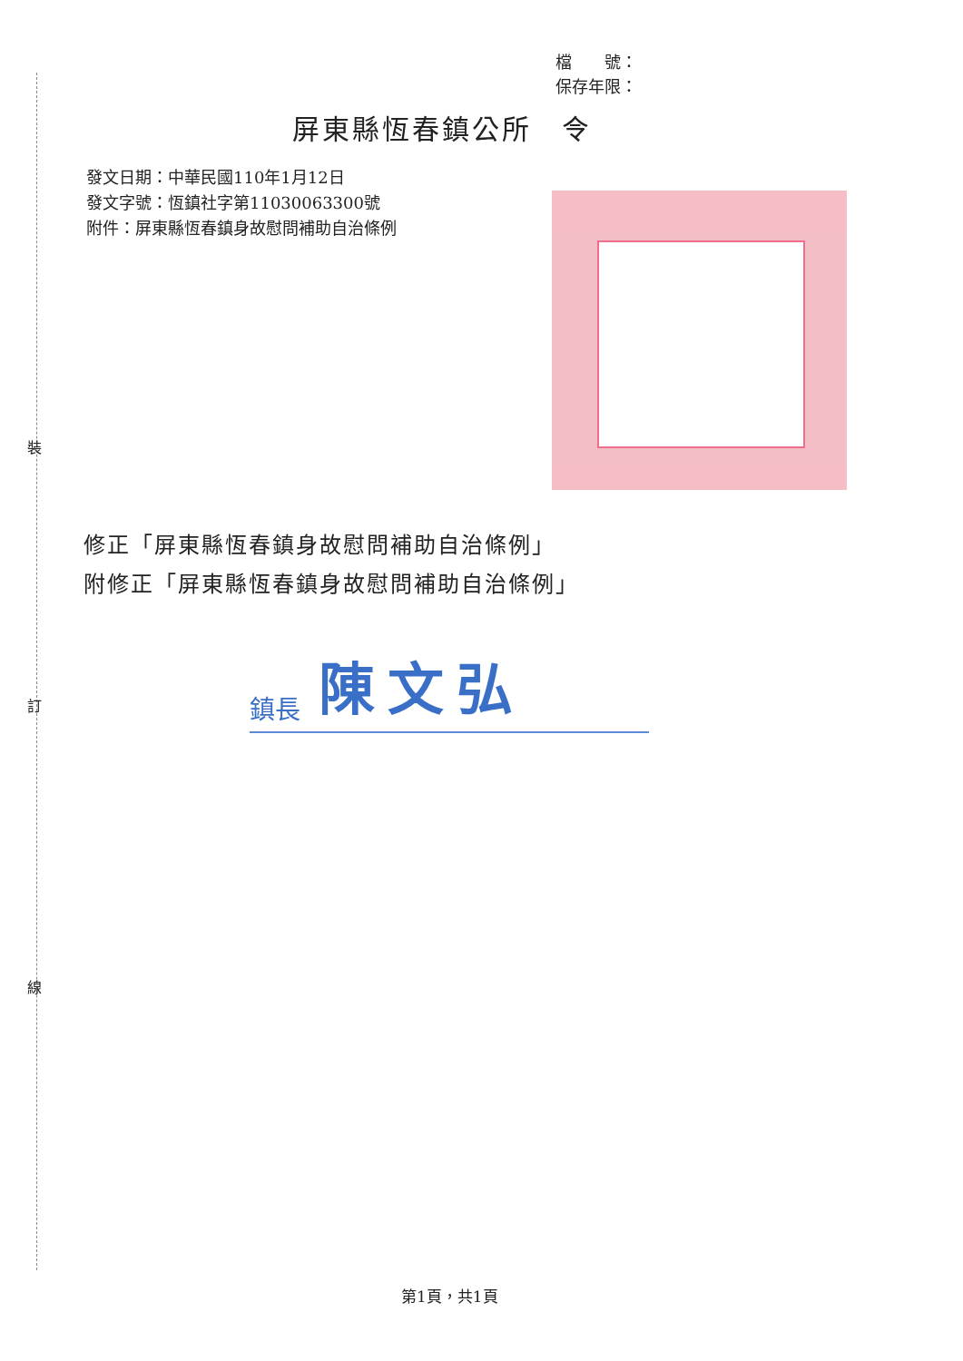裝
訂
線
檔　　號：
保存年限：
屏東縣恆春鎮公所　令
發文日期：中華民國110年1月12日
發文字號：恆鎮社字第11030063300號
附件：屏東縣恆春鎮身故慰問補助自治條例
修正「屏東縣恆春鎮身故慰問補助自治條例」
附修正「屏東縣恆春鎮身故慰問補助自治條例」
鎮長 陳文弘
第1頁，共1頁